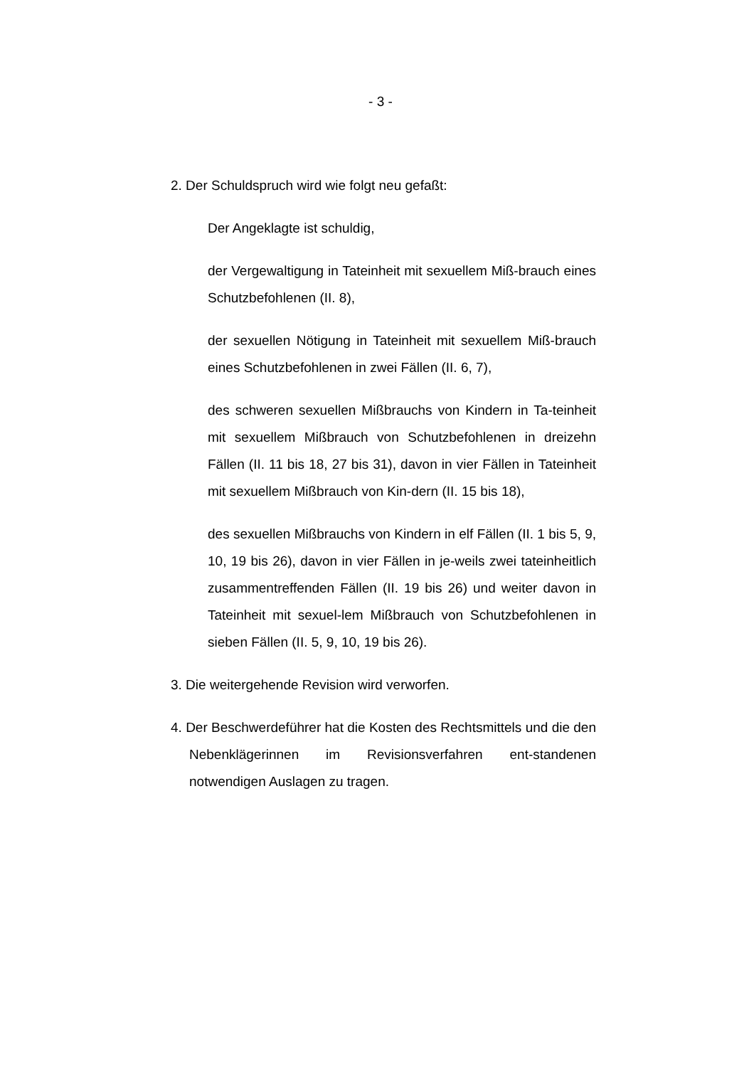- 3 -
2. Der Schuldspruch wird wie folgt neu gefaßt:
Der Angeklagte ist schuldig,
der Vergewaltigung in Tateinheit mit sexuellem Miß-brauch eines Schutzbefohlenen (II. 8),
der sexuellen Nötigung in Tateinheit mit sexuellem Miß-brauch eines Schutzbefohlenen in zwei Fällen (II. 6, 7),
des schweren sexuellen Mißbrauchs von Kindern in Ta-teinheit mit sexuellem Mißbrauch von Schutzbefohlenen in dreizehn Fällen (II. 11 bis 18, 27 bis 31), davon in vier Fällen in Tateinheit mit sexuellem Mißbrauch von Kin-dern (II. 15 bis 18),
des sexuellen Mißbrauchs von Kindern in elf Fällen (II. 1 bis 5, 9, 10, 19 bis 26), davon in vier Fällen in je-weils zwei tateinheitlich zusammentreffenden Fällen (II. 19 bis 26) und weiter davon in Tateinheit mit sexuel-lem Mißbrauch von Schutzbefohlenen in sieben Fällen (II. 5, 9, 10, 19 bis 26).
3. Die weitergehende Revision wird verworfen.
4. Der Beschwerdeführer hat die Kosten des Rechtsmittels und die den Nebenklägerinnen im Revisionsverfahren ent-standenen notwendigen Auslagen zu tragen.